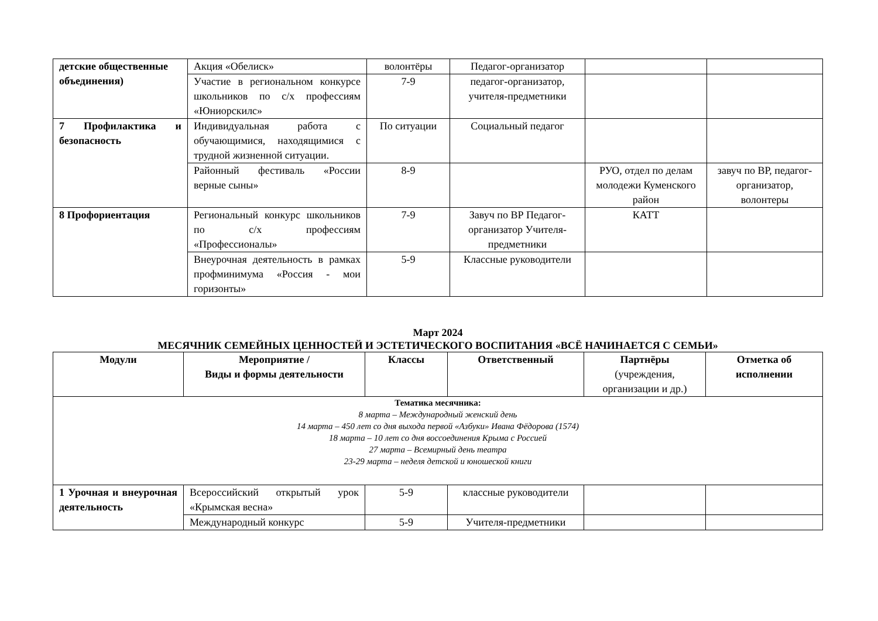| детские общественные объединения) | Акция «Обелиск» | волонтёры | Педагог-организатор | | |
| | Участие в региональном конкурсе школьников по с/х профессиям «Юниорскилс» | 7-9 | педагог-организатор, учителя-предметники | | |
| 7 Профилактика и безопасность | Индивидуальная работа с обучающимися, находящимися с трудной жизненной ситуации. | По ситуации | Социальный педагог | | |
| | Районный фестиваль «России верные сыны» | 8-9 | | РУО, отдел по делам молодежи Куменского район | завуч по ВР, педагог-организатор, волонтеры |
| 8 Профориентация | Региональный конкурс школьников по с/х профессиям «Профессионалы» | 7-9 | Завуч по ВР Педагог-организатор Учителя-предметники | КАТТ | |
| | Внеурочная деятельность в рамках профминимума «Россия - мои горизонты» | 5-9 | Классные руководители | | |
Март 2024
МЕСЯЧНИК СЕМЕЙНЫХ ЦЕННОСТЕЙ И ЭСТЕТИЧЕСКОГО ВОСПИТАНИЯ «ВСЁ НАЧИНАЕТСЯ С СЕМЬИ»
| Модули | Мероприятие / Виды и формы деятельности | Классы | Ответственный | Партнёры (учреждения, организации и др.) | Отметка об исполнении |
| --- | --- | --- | --- | --- | --- |
| Тематика месячника: 8 марта – Международный женский день 14 марта – 450 лет со дня выхода первой «Азбуки» Ивана Фёдорова (1574) 18 марта – 10 лет со дня воссоединения Крыма с Россией 27 марта – Всемирный день театра 23-29 марта – неделя детской и юношеской книги | | | | | |
| 1 Урочная и внеурочная деятельность | Всероссийский открытый урок «Крымская весна» | 5-9 | классные руководители | | |
| | Международный конкурс | 5-9 | Учителя-предметники | | |